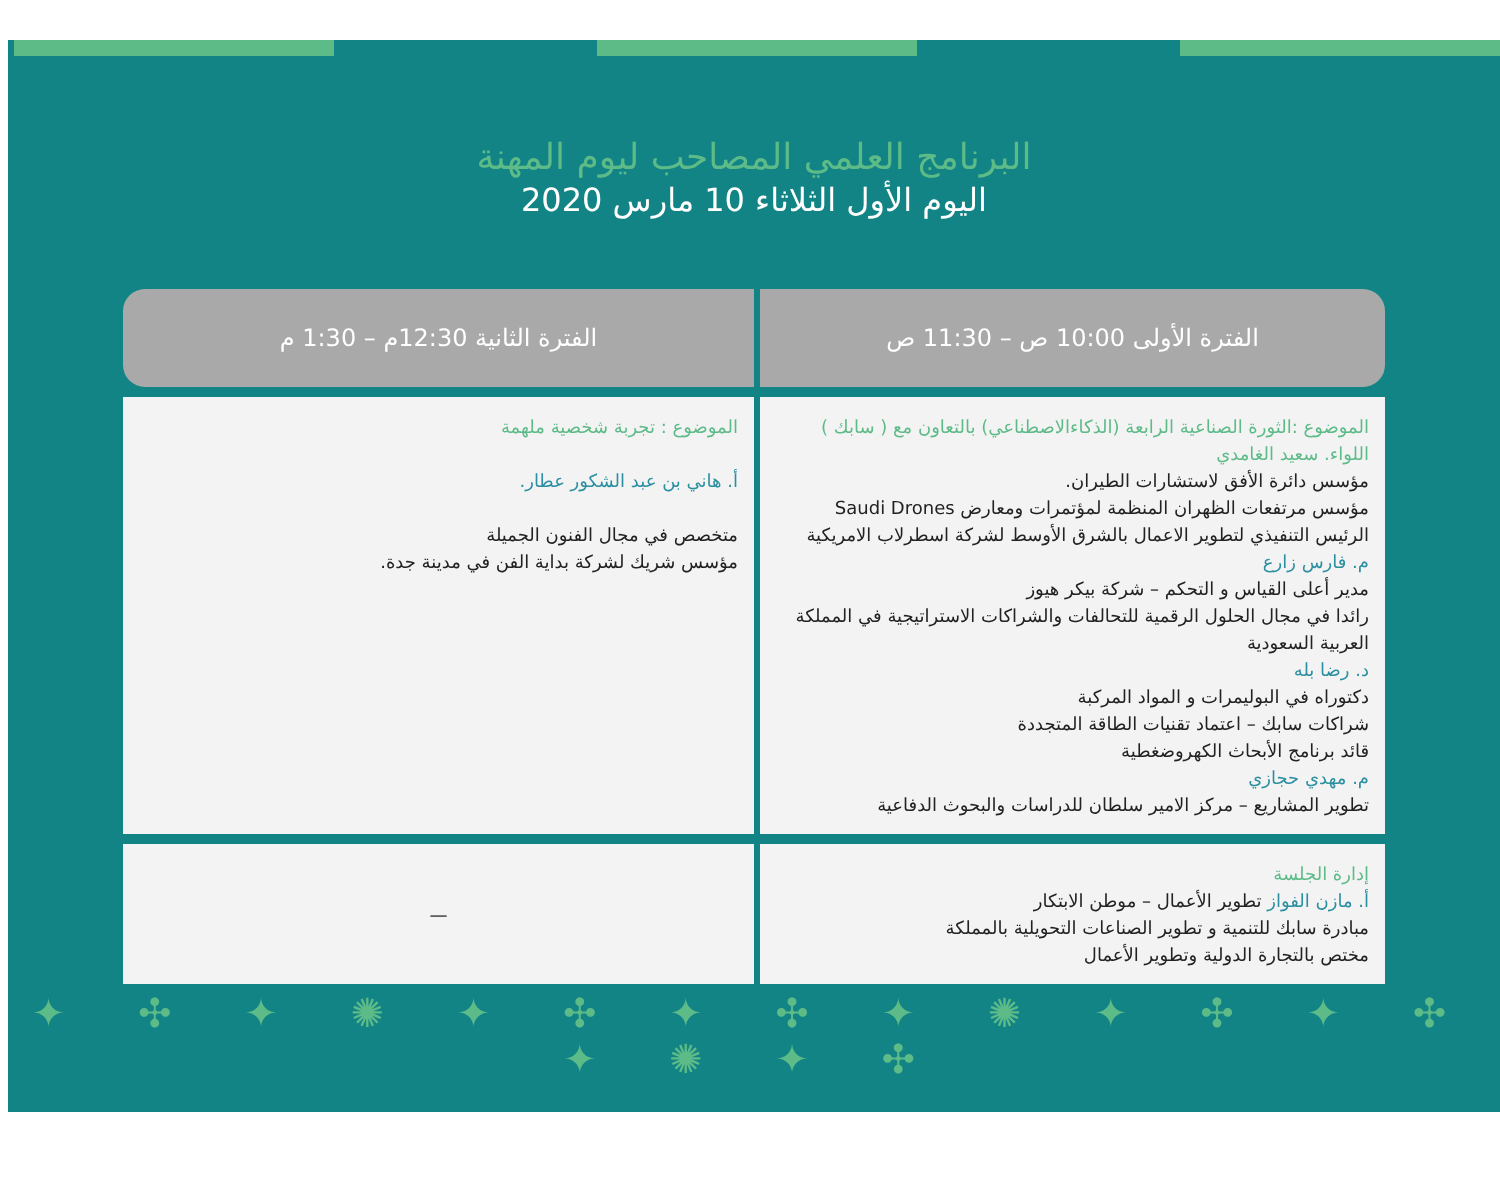البرنامج العلمي المصاحب ليوم المهنة
اليوم الأول الثلاثاء 10 مارس 2020
| الفترة الأولى 10:00 ص – 11:30 ص | الفترة الثانية 12:30م – 1:30 م |
| --- | --- |
| الموضوع :الثورة الصناعية الرابعة (الذكاءالاصطناعي) بالتعاون مع ( سابك ) اللواء. سعيد الغامدي مؤسس دائرة الأفق لاستشارات الطيران. مؤسس مرتفعات الظهران المنظمة لمؤتمرات ومعارض Saudi Drones الرئيس التنفيذي لتطوير الاعمال بالشرق الأوسط لشركة اسطرلاب الامريكية م. فارس زارع مدير أعلى القياس و التحكم – شركة بيكر هيوز رائدا في مجال الحلول الرقمية للتحالفات والشراكات الاستراتيجية في المملكة العربية السعودية د. رضا بله دكتوراه في البوليمرات و المواد المركبة شراكات سابك – اعتماد تقنيات الطاقة المتجددة قائد برنامج الأبحاث الكهروضغطية م. مهدي حجازي تطوير المشاريع – مركز الامير سلطان للدراسات والبحوث الدفاعية | الموضوع : تجربة شخصية ملهمة أ. هاني بن عبد الشكور عطار. متخصص في مجال الفنون الجميلة مؤسس شريك لشركة بداية الفن في مدينة جدة. |
| إدارة الجلسة أ. مازن الفواز تطوير الأعمال – موطن الابتكار مبادرة سابك للتنمية و تطوير الصناعات التحويلية بالمملكة مختص بالتجارة الدولية وتطوير الأعمال | — |
✦ ✣ ✦ ✺ ✦ ✣ ✦ ✣ ✦ ✺ ✦ ✣ ✦ ✣ ✦ ✺ ✦ ✣